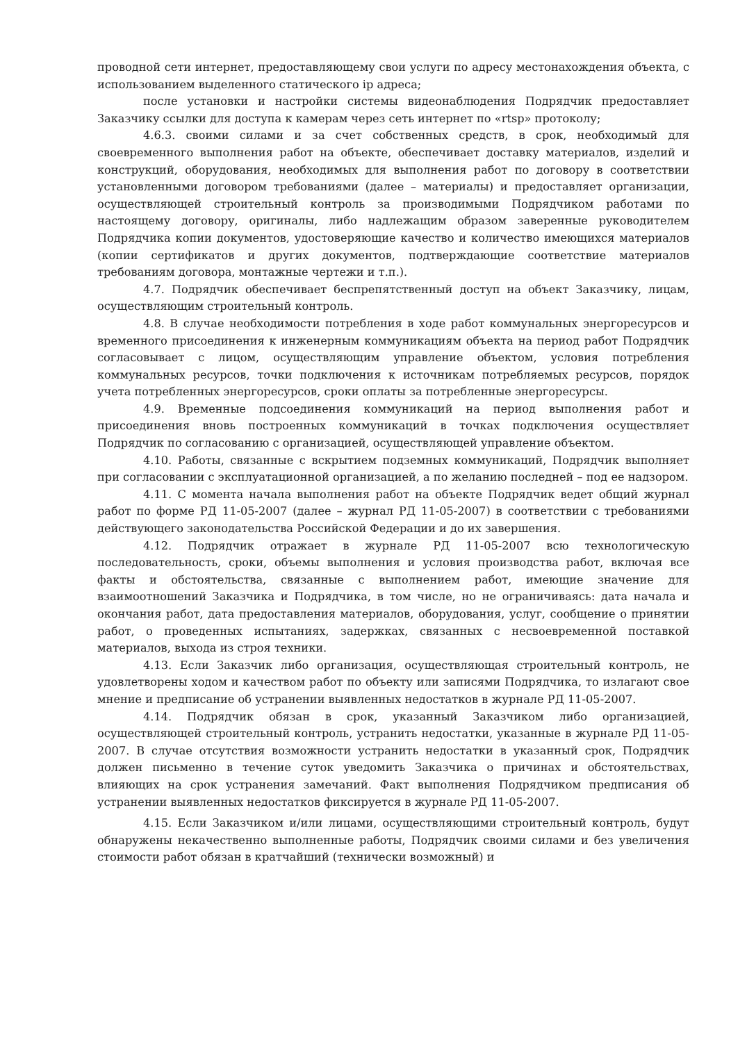проводной сети интернет, предоставляющему свои услуги по адресу местонахождения объекта, с использованием выделенного статического ip адреса;
после установки и настройки системы видеонаблюдения Подрядчик предоставляет Заказчику ссылки для доступа к камерам через сеть интернет по «rtsp» протоколу;
4.6.3. своими силами и за счет собственных средств, в срок, необходимый для своевременного выполнения работ на объекте, обеспечивает доставку материалов, изделий и конструкций, оборудования, необходимых для выполнения работ по договору в соответствии установленными договором требованиями (далее – материалы) и предоставляет организации, осуществляющей строительный контроль за производимыми Подрядчиком работами по настоящему договору, оригиналы, либо надлежащим образом заверенные руководителем Подрядчика копии документов, удостоверяющие качество и количество имеющихся материалов (копии сертификатов и других документов, подтверждающие соответствие материалов требованиям договора, монтажные чертежи и т.п.).
4.7. Подрядчик обеспечивает беспрепятственный доступ на объект Заказчику, лицам, осуществляющим строительный контроль.
4.8. В случае необходимости потребления в ходе работ коммунальных энергоресурсов и временного присоединения к инженерным коммуникациям объекта на период работ Подрядчик согласовывает с лицом, осуществляющим управление объектом, условия потребления коммунальных ресурсов, точки подключения к источникам потребляемых ресурсов, порядок учета потребленных энергоресурсов, сроки оплаты за потребленные энергоресурсы.
4.9. Временные подсоединения коммуникаций на период выполнения работ и присоединения вновь построенных коммуникаций в точках подключения осуществляет Подрядчик по согласованию с организацией, осуществляющей управление объектом.
4.10. Работы, связанные с вскрытием подземных коммуникаций, Подрядчик выполняет при согласовании с эксплуатационной организацией, а по желанию последней – под ее надзором.
4.11. С момента начала выполнения работ на объекте Подрядчик ведет общий журнал работ по форме РД 11-05-2007 (далее – журнал РД 11-05-2007) в соответствии с требованиями действующего законодательства Российской Федерации и до их завершения.
4.12. Подрядчик отражает в журнале РД 11-05-2007 всю технологическую последовательность, сроки, объемы выполнения и условия производства работ, включая все факты и обстоятельства, связанные с выполнением работ, имеющие значение для взаимоотношений Заказчика и Подрядчика, в том числе, но не ограничиваясь: дата начала и окончания работ, дата предоставления материалов, оборудования, услуг, сообщение о принятии работ, о проведенных испытаниях, задержках, связанных с несвоевременной поставкой материалов, выхода из строя техники.
4.13. Если Заказчик либо организация, осуществляющая строительный контроль, не удовлетворены ходом и качеством работ по объекту или записями Подрядчика, то излагают свое мнение и предписание об устранении выявленных недостатков в журнале РД 11-05-2007.
4.14. Подрядчик обязан в срок, указанный Заказчиком либо организацией, осуществляющей строительный контроль, устранить недостатки, указанные в журнале РД 11-05-2007. В случае отсутствия возможности устранить недостатки в указанный срок, Подрядчик должен письменно в течение суток уведомить Заказчика о причинах и обстоятельствах, влияющих на срок устранения замечаний. Факт выполнения Подрядчиком предписания об устранении выявленных недостатков фиксируется в журнале РД 11-05-2007.
4.15. Если Заказчиком и/или лицами, осуществляющими строительный контроль, будут обнаружены некачественно выполненные работы, Подрядчик своими силами и без увеличения стоимости работ обязан в кратчайший (технически возможный) и